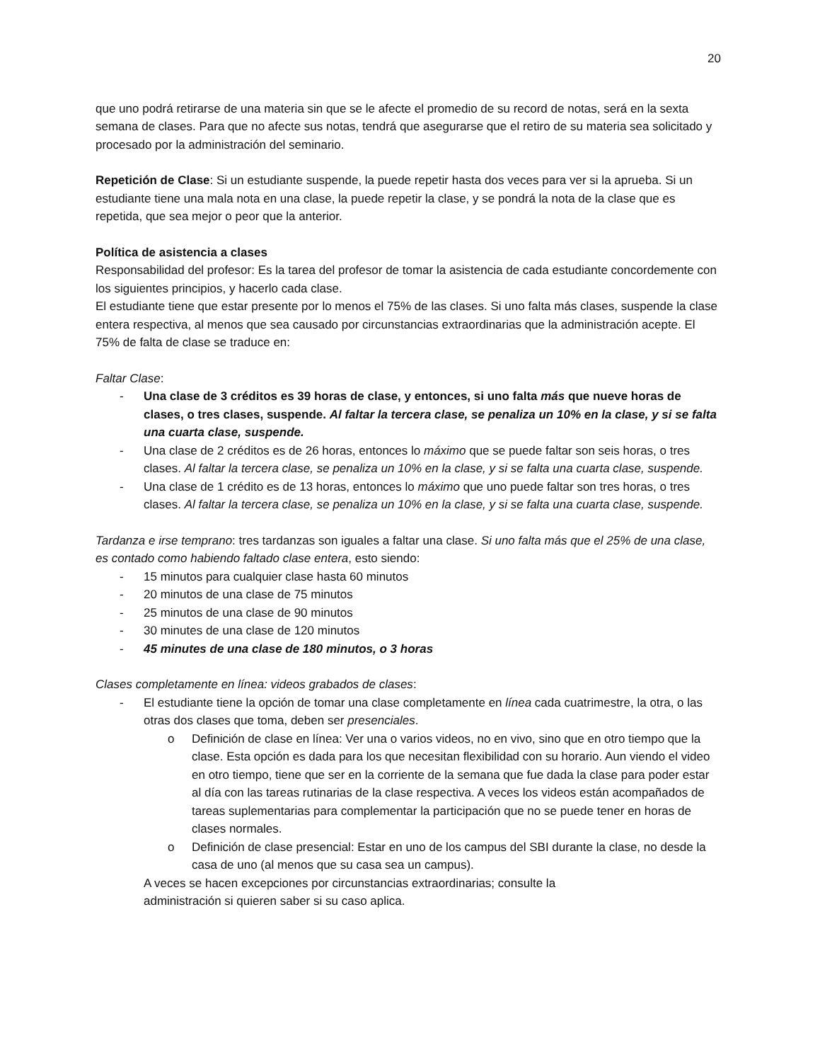20
que uno podrá retirarse de una materia sin que se le afecte el promedio de su record de notas, será en la sexta semana de clases. Para que no afecte sus notas, tendrá que asegurarse que el retiro de su materia sea solicitado y procesado por la administración del seminario.
Repetición de Clase: Si un estudiante suspende, la puede repetir hasta dos veces para ver si la aprueba. Si un estudiante tiene una mala nota en una clase, la puede repetir la clase, y se pondrá la nota de la clase que es repetida, que sea mejor o peor que la anterior.
Política de asistencia a clases
Responsabilidad del profesor: Es la tarea del profesor de tomar la asistencia de cada estudiante concordemente con los siguientes principios, y hacerlo cada clase.
El estudiante tiene que estar presente por lo menos el 75% de las clases. Si uno falta más clases, suspende la clase entera respectiva, al menos que sea causado por circunstancias extraordinarias que la administración acepte. El 75% de falta de clase se traduce en:
Faltar Clase:
Una clase de 3 créditos es 39 horas de clase, y entonces, si uno falta más que nueve horas de clases, o tres clases, suspende. Al faltar la tercera clase, se penaliza un 10% en la clase, y si se falta una cuarta clase, suspende.
Una clase de 2 créditos es de 26 horas, entonces lo máximo que se puede faltar son seis horas, o tres clases. Al faltar la tercera clase, se penaliza un 10% en la clase, y si se falta una cuarta clase, suspende.
Una clase de 1 crédito es de 13 horas, entonces lo máximo que uno puede faltar son tres horas, o tres clases. Al faltar la tercera clase, se penaliza un 10% en la clase, y si se falta una cuarta clase, suspende.
Tardanza e irse temprano: tres tardanzas son iguales a faltar una clase. Si uno falta más que el 25% de una clase, es contado como habiendo faltado clase entera, esto siendo:
15 minutos para cualquier clase hasta 60 minutos
20 minutos de una clase de 75 minutos
25 minutos de una clase de 90 minutos
30 minutes de una clase de 120 minutos
45 minutes de una clase de 180 minutos, o 3 horas
Clases completamente en línea: videos grabados de clases:
El estudiante tiene la opción de tomar una clase completamente en línea cada cuatrimestre, la otra, o las otras dos clases que toma, deben ser presenciales.
o Definición de clase en línea: Ver una o varios videos, no en vivo, sino que en otro tiempo que la clase. Esta opción es dada para los que necesitan flexibilidad con su horario. Aun viendo el video en otro tiempo, tiene que ser en la corriente de la semana que fue dada la clase para poder estar al día con las tareas rutinarias de la clase respectiva. A veces los videos están acompañados de tareas suplementarias para complementar la participación que no se puede tener en horas de clases normales.
o Definición de clase presencial: Estar en uno de los campus del SBI durante la clase, no desde la casa de uno (al menos que su casa sea un campus).
A veces se hacen excepciones por circunstancias extraordinarias; consulte la administración si quieren saber si su caso aplica.